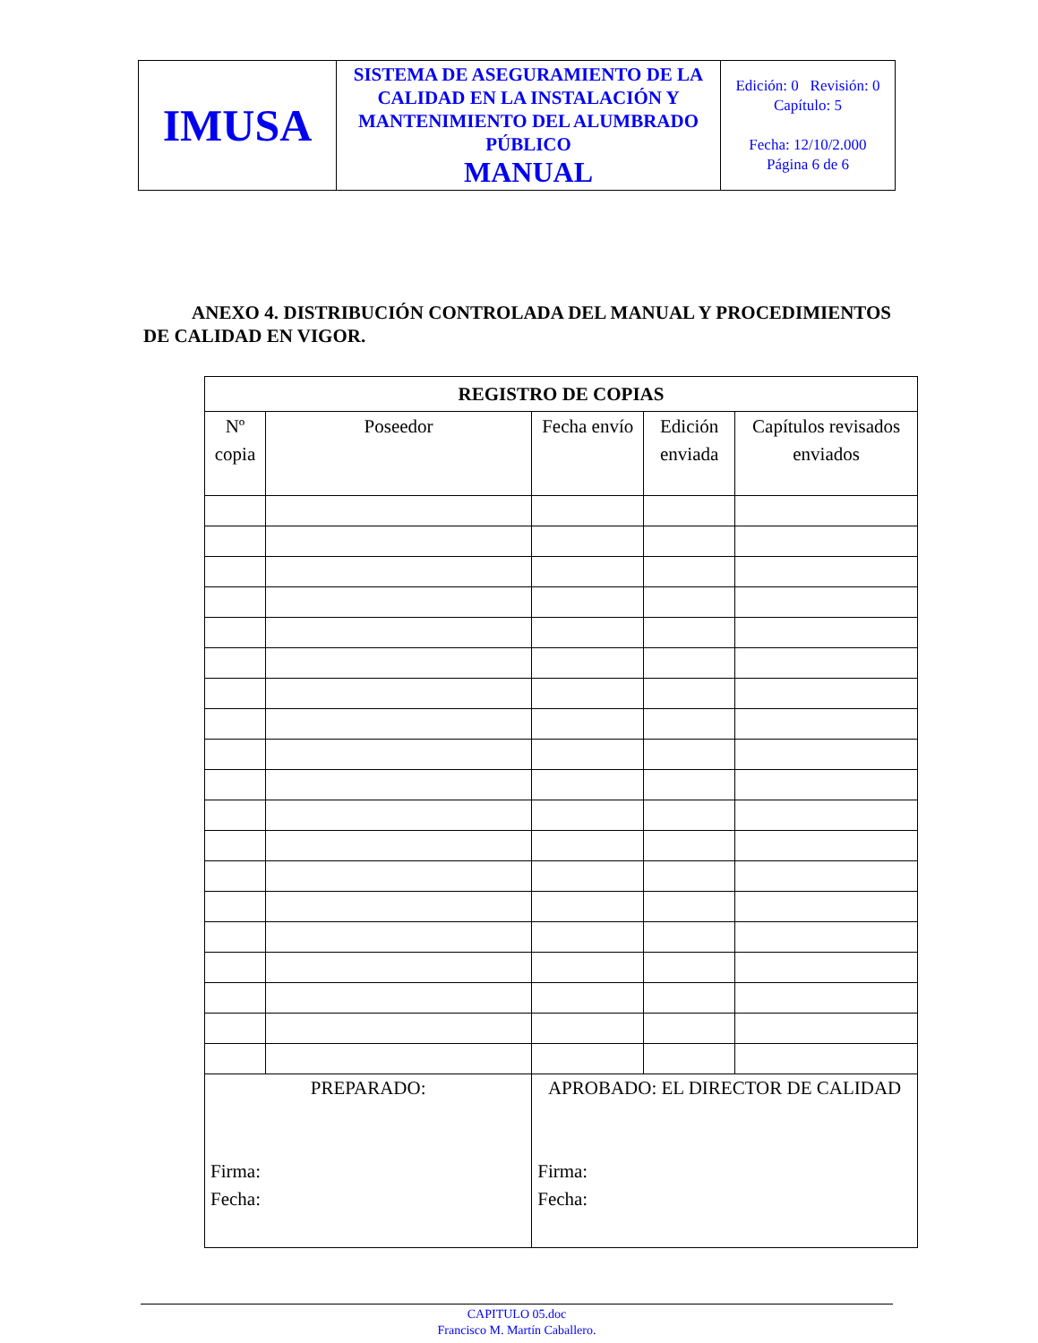| IMUSA | SISTEMA DE ASEGURAMIENTO DE LA CALIDAD EN LA INSTALACIÓN Y MANTENIMIENTO DEL ALUMBRADO PÚBLICO MANUAL | Edición: 0 Revisión: 0 Capítulo: 5 Fecha: 12/10/2.000 Página 6 de 6 |
ANEXO 4. DISTRIBUCIÓN CONTROLADA DEL MANUAL Y PROCEDIMIENTOS DE CALIDAD EN VIGOR.
| REGISTRO DE COPIAS | | | | |
| --- | --- | --- | --- | --- |
| Nº copia | Poseedor | Fecha envío | Edición enviada | Capítulos revisados enviados |
| PREPARADO: Firma: Fecha: | | APROBADO: EL DIRECTOR DE CALIDAD Firma: Fecha: | | |
CAPITULO 05.doc
Francisco M. Martín Caballero.